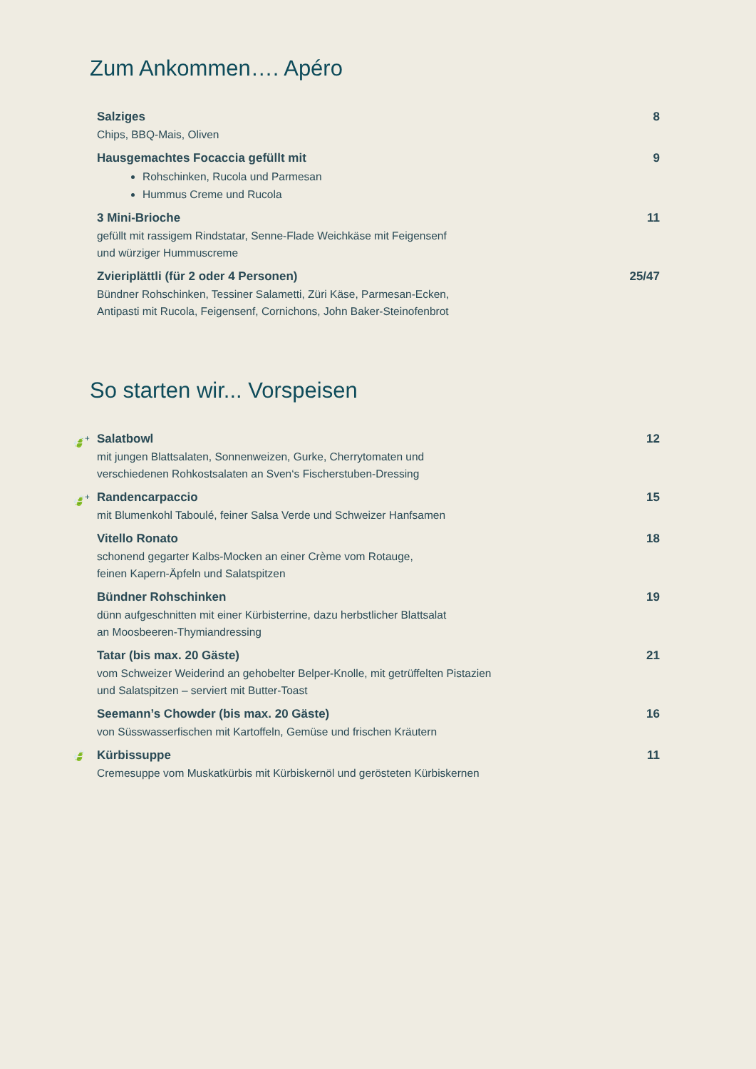Zum Ankommen…. Apéro
Salziges
Chips, BBQ-Mais, Oliven
8
Hausgemachtes Focaccia gefüllt mit
Rohschinken, Rucola und Parmesan
Hummus Creme und Rucola
9
3 Mini-Brioche
gefüllt mit rassigem Rindstatar, Senne-Flade Weichkäse mit Feigensenf
und würziger Hummuscreme
11
Zvieriplättli (für 2 oder 4 Personen)
Bündner Rohschinken, Tessiner Salametti, Züri Käse, Parmesan-Ecken,
Antipasti mit Rucola, Feigensenf, Cornichons, John Baker-Steinofenbrot
25/47
So starten wir... Vorspeisen
🍃<sup>+</sup>
Salatbowl
mit jungen Blattsalaten, Sonnenweizen, Gurke, Cherrytomaten und
verschiedenen Rohkostsalaten an Sven‘s Fischerstuben-Dressing
12
🍃<sup>+</sup>
Randencarpaccio
mit Blumenkohl Taboulé, feiner Salsa Verde und Schweizer Hanfsamen
15
Vitello Ronato
schonend gegarter Kalbs-Mocken an einer Crème vom Rotauge,
feinen Kapern-Äpfeln und Salatspitzen
18
Bündner Rohschinken
dünn aufgeschnitten mit einer Kürbisterrine, dazu herbstlicher Blattsalat
an Moosbeeren-Thymiandressing
19
Tatar (bis max. 20 Gäste)
vom Schweizer Weiderind an gehobelter Belper-Knolle, mit getrüffelten Pistazien
und Salatspitzen – serviert mit Butter-Toast
21
Seemann’s Chowder (bis max. 20 Gäste)
von Süsswasserfischen mit Kartoffeln, Gemüse und frischen Kräutern
16
🍃
Kürbissuppe
Cremesuppe vom Muskatkürbis mit Kürbiskernöl und gerösteten Kürbiskernen
11